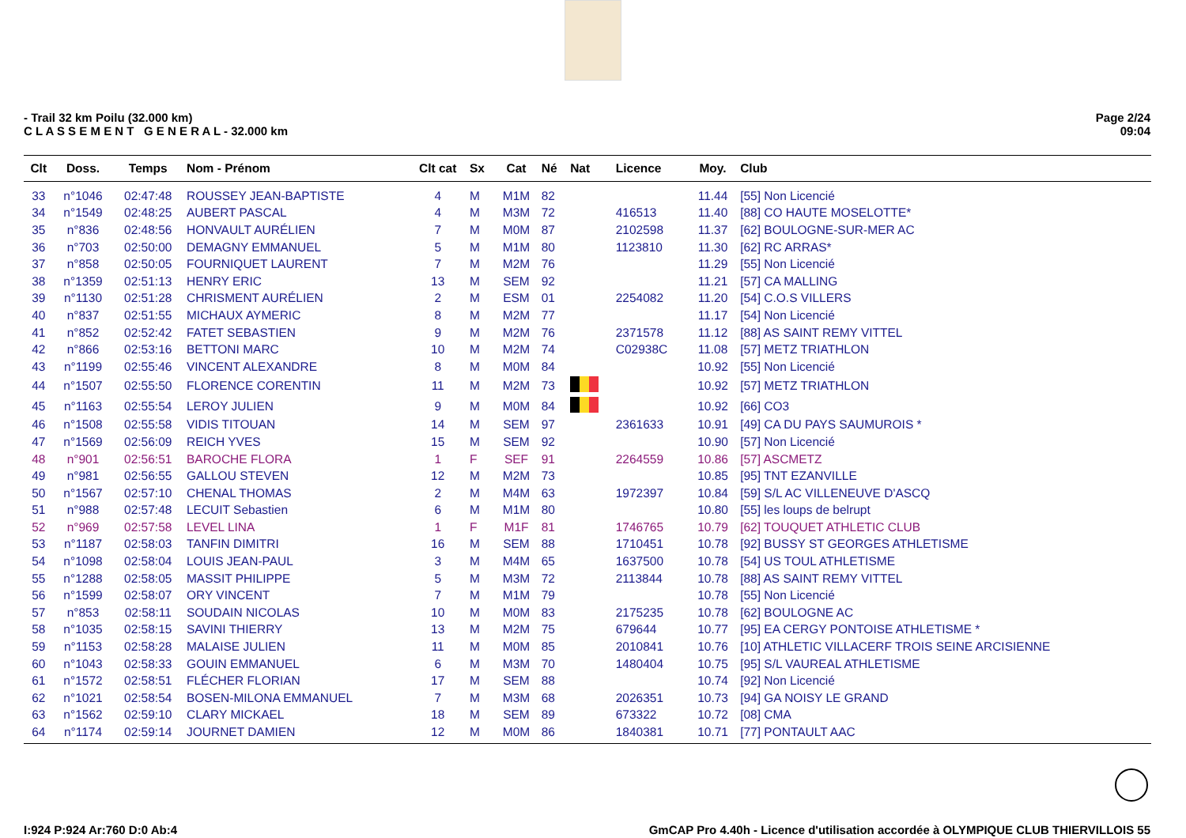- Trail 32 km Poilu (32.000 km)
C L A S S E M E N T G E N E R A L - 32.000 km
Page 2/24
09:04
| Clt | Doss. | Temps | Nom - Prénom | Clt cat | Sx | Cat | Né | Nat | Licence | Moy. | Club |
| --- | --- | --- | --- | --- | --- | --- | --- | --- | --- | --- | --- |
| 33 | n°1046 | 02:47:48 | ROUSSEY JEAN-BAPTISTE | 4 | M | M1M | 82 | | | 11.44 | [55] Non Licencié |
| 34 | n°1549 | 02:48:25 | AUBERT PASCAL | 4 | M | M3M | 72 | | 416513 | 11.40 | [88] CO HAUTE MOSELOTTE* |
| 35 | n°836 | 02:48:56 | HONVAULT AURÉLIEN | 7 | M | M0M | 87 | | 2102598 | 11.37 | [62] BOULOGNE-SUR-MER AC |
| 36 | n°703 | 02:50:00 | DEMAGNY EMMANUEL | 5 | M | M1M | 80 | | 1123810 | 11.30 | [62] RC ARRAS* |
| 37 | n°858 | 02:50:05 | FOURNIQUET LAURENT | 7 | M | M2M | 76 | | | 11.29 | [55] Non Licencié |
| 38 | n°1359 | 02:51:13 | HENRY ERIC | 13 | M | SEM | 92 | | | 11.21 | [57] CA MALLING |
| 39 | n°1130 | 02:51:28 | CHRISMENT AURÉLIEN | 2 | M | ESM | 01 | | 2254082 | 11.20 | [54] C.O.S VILLERS |
| 40 | n°837 | 02:51:55 | MICHAUX AYMERIC | 8 | M | M2M | 77 | | | 11.17 | [54] Non Licencié |
| 41 | n°852 | 02:52:42 | FATET SEBASTIEN | 9 | M | M2M | 76 | | 2371578 | 11.12 | [88] AS SAINT REMY VITTEL |
| 42 | n°866 | 02:53:16 | BETTONI MARC | 10 | M | M2M | 74 | | C02938C | 11.08 | [57] METZ TRIATHLON |
| 43 | n°1199 | 02:55:46 | VINCENT ALEXANDRE | 8 | M | M0M | 84 | | | 10.92 | [55] Non Licencié |
| 44 | n°1507 | 02:55:50 | FLORENCE CORENTIN | 11 | M | M2M | 73 | | | 10.92 | [57] METZ TRIATHLON |
| 45 | n°1163 | 02:55:54 | LEROY JULIEN | 9 | M | M0M | 84 | | | 10.92 | [66] CO3 |
| 46 | n°1508 | 02:55:58 | VIDIS TITOUAN | 14 | M | SEM | 97 | | 2361633 | 10.91 | [49] CA DU PAYS SAUMUROIS * |
| 47 | n°1569 | 02:56:09 | REICH YVES | 15 | M | SEM | 92 | | | 10.90 | [57] Non Licencié |
| 48 | n°901 | 02:56:51 | BAROCHE FLORA | 1 | F | SEF | 91 | | 2264559 | 10.86 | [57] ASCMETZ |
| 49 | n°981 | 02:56:55 | GALLOU STEVEN | 12 | M | M2M | 73 | | | 10.85 | [95] TNT EZANVILLE |
| 50 | n°1567 | 02:57:10 | CHENAL THOMAS | 2 | M | M4M | 63 | | 1972397 | 10.84 | [59] S/L AC VILLENEUVE D'ASCQ |
| 51 | n°988 | 02:57:48 | LECUIT Sebastien | 6 | M | M1M | 80 | | | 10.80 | [55] les loups de belrupt |
| 52 | n°969 | 02:57:58 | LEVEL LINA | 1 | F | M1F | 81 | | 1746765 | 10.79 | [62] TOUQUET ATHLETIC CLUB |
| 53 | n°1187 | 02:58:03 | TANFIN DIMITRI | 16 | M | SEM | 88 | | 1710451 | 10.78 | [92] BUSSY ST GEORGES ATHLETISME |
| 54 | n°1098 | 02:58:04 | LOUIS JEAN-PAUL | 3 | M | M4M | 65 | | 1637500 | 10.78 | [54] US TOUL ATHLETISME |
| 55 | n°1288 | 02:58:05 | MASSIT PHILIPPE | 5 | M | M3M | 72 | | 2113844 | 10.78 | [88] AS SAINT REMY VITTEL |
| 56 | n°1599 | 02:58:07 | ORY VINCENT | 7 | M | M1M | 79 | | | 10.78 | [55] Non Licencié |
| 57 | n°853 | 02:58:11 | SOUDAIN NICOLAS | 10 | M | M0M | 83 | | 2175235 | 10.78 | [62] BOULOGNE AC |
| 58 | n°1035 | 02:58:15 | SAVINI THIERRY | 13 | M | M2M | 75 | | 679644 | 10.77 | [95] EA CERGY PONTOISE ATHLETISME * |
| 59 | n°1153 | 02:58:28 | MALAISE JULIEN | 11 | M | M0M | 85 | | 2010841 | 10.76 | [10] ATHLETIC VILLACERF TROIS SEINE ARCISIENNE |
| 60 | n°1043 | 02:58:33 | GOUIN EMMANUEL | 6 | M | M3M | 70 | | 1480404 | 10.75 | [95] S/L VAUREAL ATHLETISME |
| 61 | n°1572 | 02:58:51 | FLÉCHER FLORIAN | 17 | M | SEM | 88 | | | 10.74 | [92] Non Licencié |
| 62 | n°1021 | 02:58:54 | BOSEN-MILONA EMMANUEL | 7 | M | M3M | 68 | | 2026351 | 10.73 | [94] GA NOISY LE GRAND |
| 63 | n°1562 | 02:59:10 | CLARY MICKAEL | 18 | M | SEM | 89 | | 673322 | 10.72 | [08] CMA |
| 64 | n°1174 | 02:59:14 | JOURNET DAMIEN | 12 | M | M0M | 86 | | 1840381 | 10.71 | [77] PONTAULT AAC |
I:924 P:924 Ar:760 D:0 Ab:4 GmCAP Pro 4.40h - Licence d'utilisation accordée à OLYMPIQUE CLUB THIERVILLOIS 55